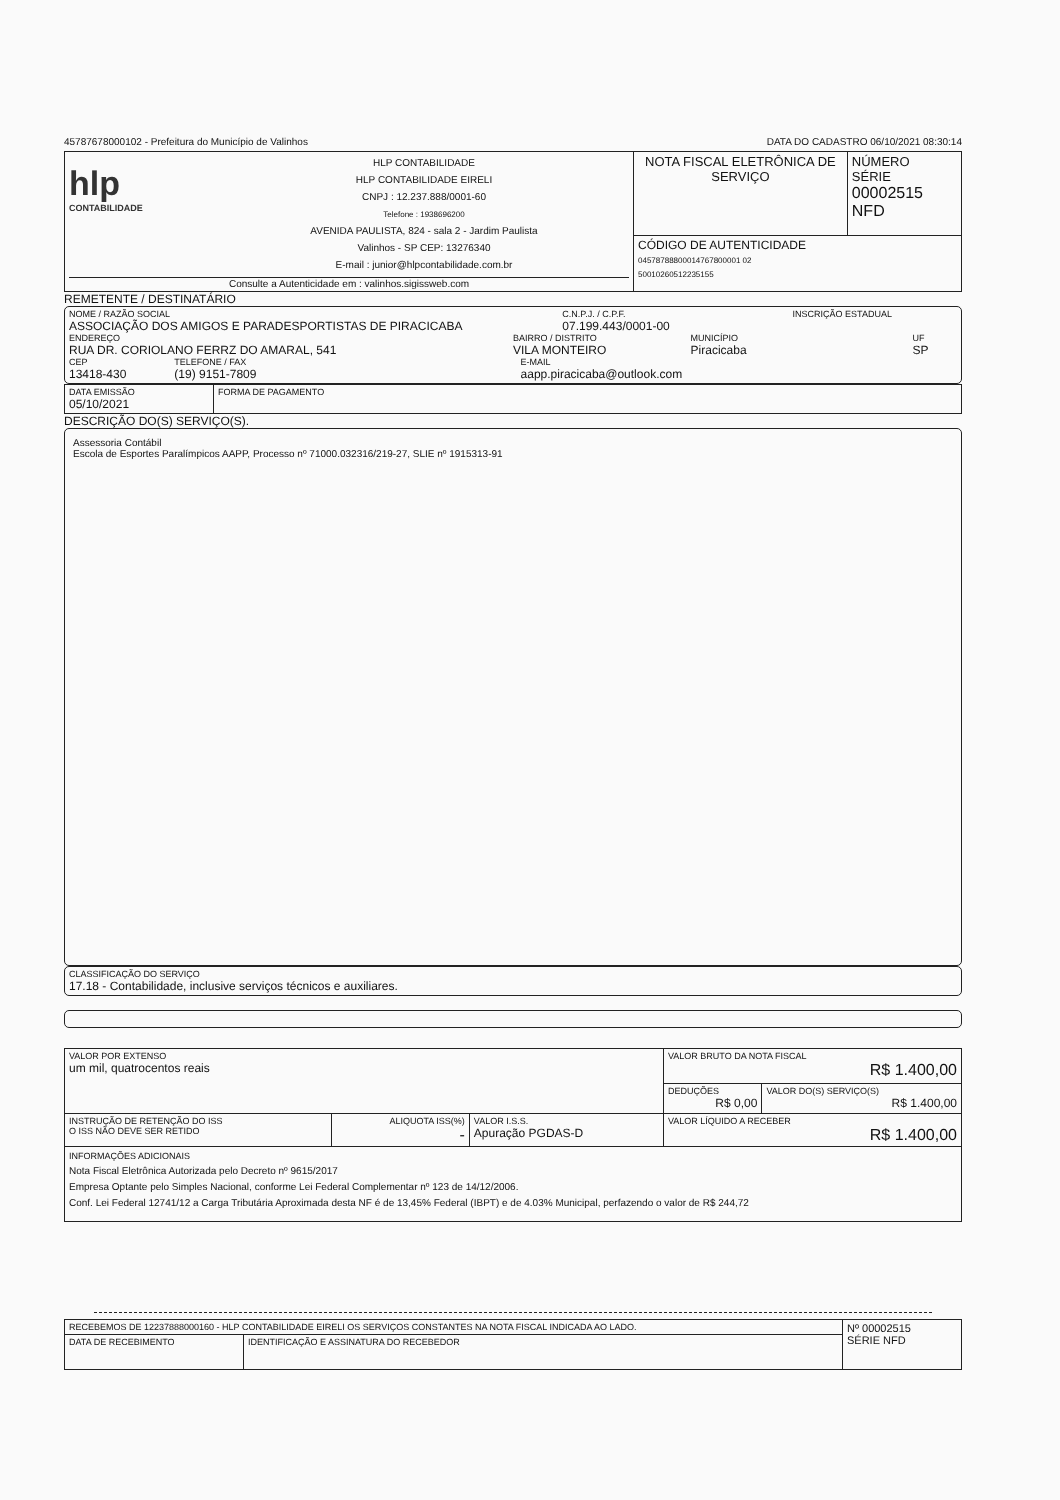45787678000102 - Prefeitura do Município de Valinhos DATA DO CADASTRO 06/10/2021 08:30:14
| hlp CONTABILIDADE HLP CONTABILIDADE HLP CONTABILIDADE EIRELI CNPJ : 12.237.888/0001-60 Telefone : 1938696200 AVENIDA PAULISTA, 824 - sala 2 - Jardim Paulista Valinhos - SP CEP: 13276340 E-mail : junior@hlpcontabilidade.com.br Consulte a Autenticidade em : valinhos.sigissweb.com | NOTA FISCAL ELETRÔNICA DE SERVIÇO | NÚMERO SÉRIE 00002515 NFD |
| | CÓDIGO DE AUTENTICIDADE 04578788800014767800001 02 50010260512235155 | |
REMETENTE / DESTINATÁRIO
NOME / RAZÃO SOCIAL
ASSOCIAÇÃO DOS AMIGOS E PARADESPORTISTAS DE PIRACICABA
C.N.P.J. / C.P.F.
07.199.443/0001-00
INSCRIÇÃO ESTADUAL
ENDEREÇO
RUA DR. CORIOLANO FERRZ DO AMARAL, 541
BAIRRO / DISTRITO
VILA MONTEIRO
MUNICÍPIO
Piracicaba
UF
SP
CEP
13418-430
TELEFONE / FAX
(19) 9151-7809
E-MAIL
aapp.piracicaba@outlook.com
| DATA EMISSÃO 05/10/2021 | FORMA DE PAGAMENTO |
DESCRIÇÃO DO(S) SERVIÇO(S).
Assessoria Contábil
Escola de Esportes Paralímpicos AAPP, Processo nº 71000.032316/219-27, SLIE nº 1915313-91
CLASSIFICAÇÃO DO SERVIÇO
17.18 - Contabilidade, inclusive serviços técnicos e auxiliares.
| VALOR POR EXTENSO um mil, quatrocentos reais | | | VALOR BRUTO DA NOTA FISCAL R$ 1.400,00 | |
| | | | DEDUÇÕES R$ 0,00 | VALOR DO(S) SERVIÇO(S) R$ 1.400,00 |
| INSTRUÇÃO DE RETENÇÃO DO ISS O ISS NÃO DEVE SER RETIDO | ALIQUOTA ISS(%) - | VALOR I.S.S. Apuração PGDAS-D | VALOR LÍQUIDO A RECEBER R$ 1.400,00 | |
| INFORMAÇÕES ADICIONAIS Nota Fiscal Eletrônica Autorizada pelo Decreto nº 9615/2017 Empresa Optante pelo Simples Nacional, conforme Lei Federal Complementar nº 123 de 14/12/2006. Conf. Lei Federal 12741/12 a Carga Tributária Aproximada desta NF é de 13,45% Federal (IBPT) e de 4.03% Municipal, perfazendo o valor de R$ 244,72 | | | | |
| RECEBEMOS DE 12237888000160 - HLP CONTABILIDADE EIRELI OS SERVIÇOS CONSTANTES NA NOTA FISCAL INDICADA AO LADO. | | Nº 00002515 SÉRIE NFD |
| DATA DE RECEBIMENTO | IDENTIFICAÇÃO E ASSINATURA DO RECEBEDOR | |